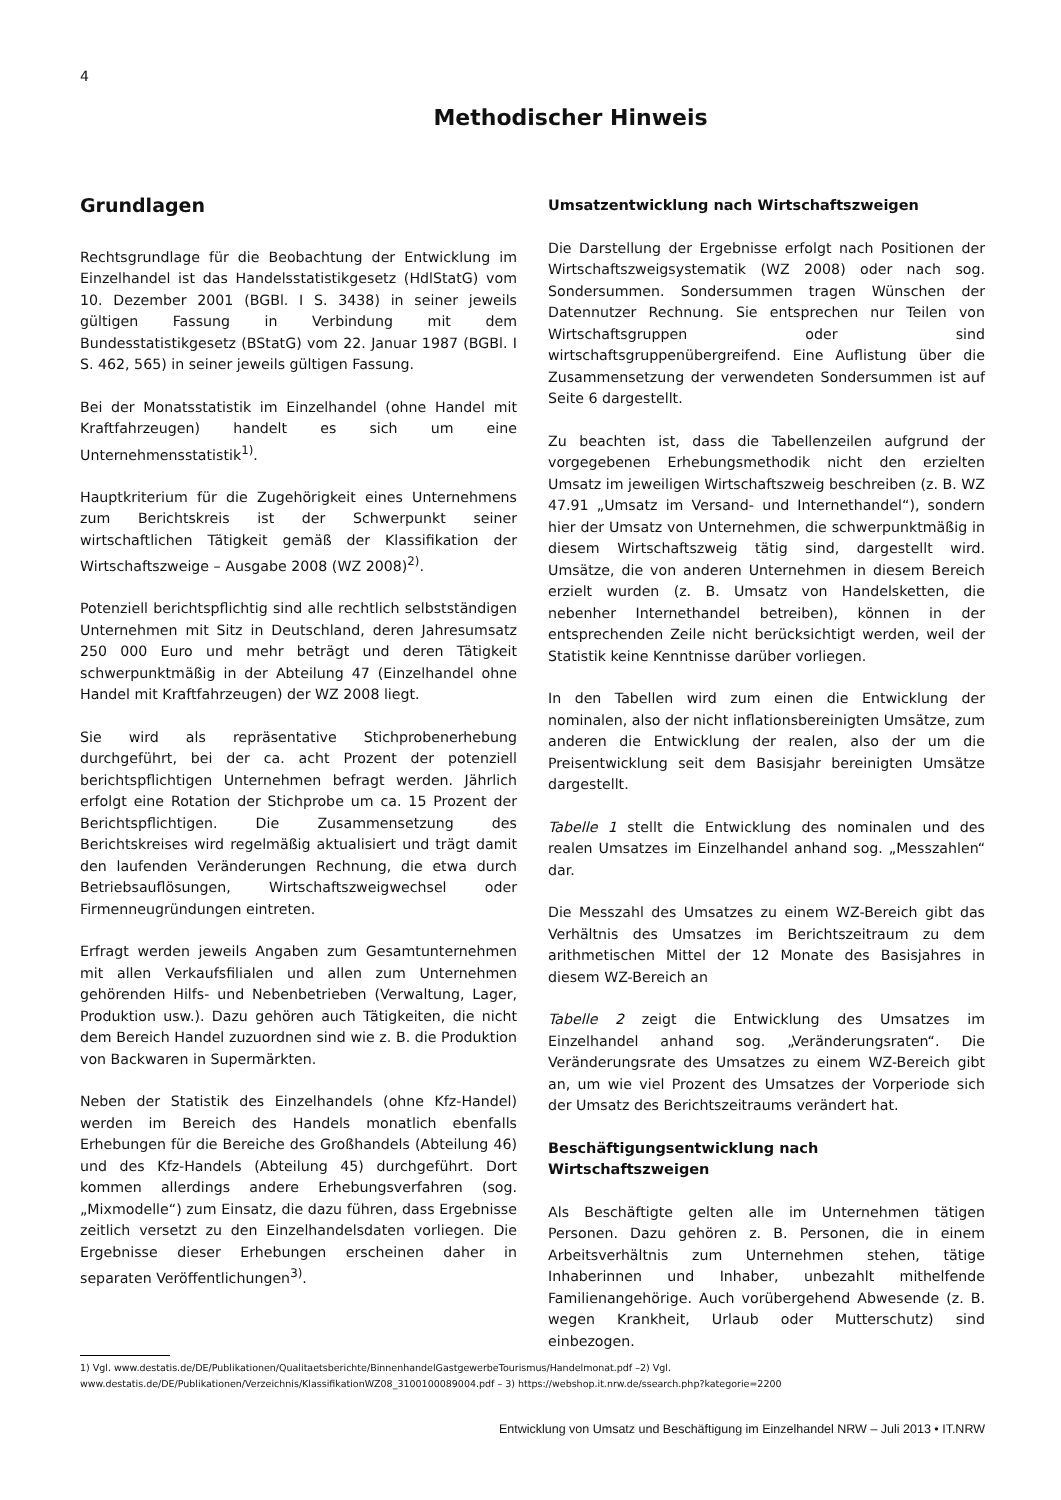4
Methodischer Hinweis
Grundlagen
Rechtsgrundlage für die Beobachtung der Entwicklung im Einzelhandel ist das Handelsstatistikgesetz (HdlStatG) vom 10. Dezember 2001 (BGBl. I S. 3438) in seiner jeweils gültigen Fassung in Verbindung mit dem Bundesstatistikgesetz (BStatG) vom 22. Januar 1987 (BGBl. I S. 462, 565) in seiner jeweils gültigen Fassung.
Bei der Monatsstatistik im Einzelhandel (ohne Handel mit Kraftfahrzeugen) handelt es sich um eine Unternehmensstatistik<sup>1)</sup>.
Hauptkriterium für die Zugehörigkeit eines Unternehmens zum Berichtskreis ist der Schwerpunkt seiner wirtschaftlichen Tätigkeit gemäß der Klassifikation der Wirtschaftszweige – Ausgabe 2008 (WZ 2008)<sup>2)</sup>.
Potenziell berichtspflichtig sind alle rechtlich selbstständigen Unternehmen mit Sitz in Deutschland, deren Jahresumsatz 250 000 Euro und mehr beträgt und deren Tätigkeit schwerpunktmäßig in der Abteilung 47 (Einzelhandel ohne Handel mit Kraftfahrzeugen) der WZ 2008 liegt.
Sie wird als repräsentative Stichprobenerhebung durchgeführt, bei der ca. acht Prozent der potenziell berichtspflichtigen Unternehmen befragt werden. Jährlich erfolgt eine Rotation der Stichprobe um ca. 15 Prozent der Berichtspflichtigen. Die Zusammensetzung des Berichtskreises wird regelmäßig aktualisiert und trägt damit den laufenden Veränderungen Rechnung, die etwa durch Betriebsauflösungen, Wirtschaftszweigwechsel oder Firmenneugründungen eintreten.
Erfragt werden jeweils Angaben zum Gesamtunternehmen mit allen Verkaufsfilialen und allen zum Unternehmen gehörenden Hilfs- und Nebenbetrieben (Verwaltung, Lager, Produktion usw.). Dazu gehören auch Tätigkeiten, die nicht dem Bereich Handel zuzuordnen sind wie z. B. die Produktion von Backwaren in Supermärkten.
Neben der Statistik des Einzelhandels (ohne Kfz-Handel) werden im Bereich des Handels monatlich ebenfalls Erhebungen für die Bereiche des Großhandels (Abteilung 46) und des Kfz-Handels (Abteilung 45) durchgeführt. Dort kommen allerdings andere Erhebungsverfahren (sog. „Mixmodelle“) zum Einsatz, die dazu führen, dass Ergebnisse zeitlich versetzt zu den Einzelhandelsdaten vorliegen. Die Ergebnisse dieser Erhebungen erscheinen daher in separaten Veröffentlichungen<sup>3)</sup>.
Umsatzentwicklung nach Wirtschaftszweigen
Die Darstellung der Ergebnisse erfolgt nach Positionen der Wirtschaftszweigsystematik (WZ 2008) oder nach sog. Sondersummen. Sondersummen tragen Wünschen der Datennutzer Rechnung. Sie entsprechen nur Teilen von Wirtschaftsgruppen oder sind wirtschaftsgruppenübergreifend. Eine Auflistung über die Zusammensetzung der verwendeten Sondersummen ist auf Seite 6 dargestellt.
Zu beachten ist, dass die Tabellenzeilen aufgrund der vorgegebenen Erhebungsmethodik nicht den erzielten Umsatz im jeweiligen Wirtschaftszweig beschreiben (z. B. WZ 47.91 „Umsatz im Versand- und Internethandel“), sondern hier der Umsatz von Unternehmen, die schwerpunktmäßig in diesem Wirtschaftszweig tätig sind, dargestellt wird. Umsätze, die von anderen Unternehmen in diesem Bereich erzielt wurden (z. B. Umsatz von Handelsketten, die nebenher Internethandel betreiben), können in der entsprechenden Zeile nicht berücksichtigt werden, weil der Statistik keine Kenntnisse darüber vorliegen.
In den Tabellen wird zum einen die Entwicklung der nominalen, also der nicht inflationsbereinigten Umsätze, zum anderen die Entwicklung der realen, also der um die Preisentwicklung seit dem Basisjahr bereinigten Umsätze dargestellt.
Tabelle 1 stellt die Entwicklung des nominalen und des realen Umsatzes im Einzelhandel anhand sog. „Messzahlen“ dar.
Die Messzahl des Umsatzes zu einem WZ-Bereich gibt das Verhältnis des Umsatzes im Berichtszeitraum zu dem arithmetischen Mittel der 12 Monate des Basisjahres in diesem WZ-Bereich an
Tabelle 2 zeigt die Entwicklung des Umsatzes im Einzelhandel anhand sog. „Veränderungsraten“. Die Veränderungsrate des Umsatzes zu einem WZ-Bereich gibt an, um wie viel Prozent des Umsatzes der Vorperiode sich der Umsatz des Berichtszeitraums verändert hat.
Beschäftigungsentwicklung nach
Wirtschaftszweigen
Als Beschäftigte gelten alle im Unternehmen tätigen Personen. Dazu gehören z. B. Personen, die in einem Arbeitsverhältnis zum Unternehmen stehen, tätige Inhaberinnen und Inhaber, unbezahlt mithelfende Familienangehörige. Auch vorübergehend Abwesende (z. B. wegen Krankheit, Urlaub oder Mutterschutz) sind einbezogen.
1) Vgl. www.destatis.de/DE/Publikationen/Qualitaetsberichte/BinnenhandelGastgewerbeTourismus/Handelmonat.pdf –2) Vgl. www.destatis.de/DE/Publikationen/Verzeichnis/KlassifikationWZ08_3100100089004.pdf – 3) https://webshop.it.nrw.de/ssearch.php?kategorie=2200
Entwicklung von Umsatz und Beschäftigung im Einzelhandel NRW – Juli 2013 • IT.NRW